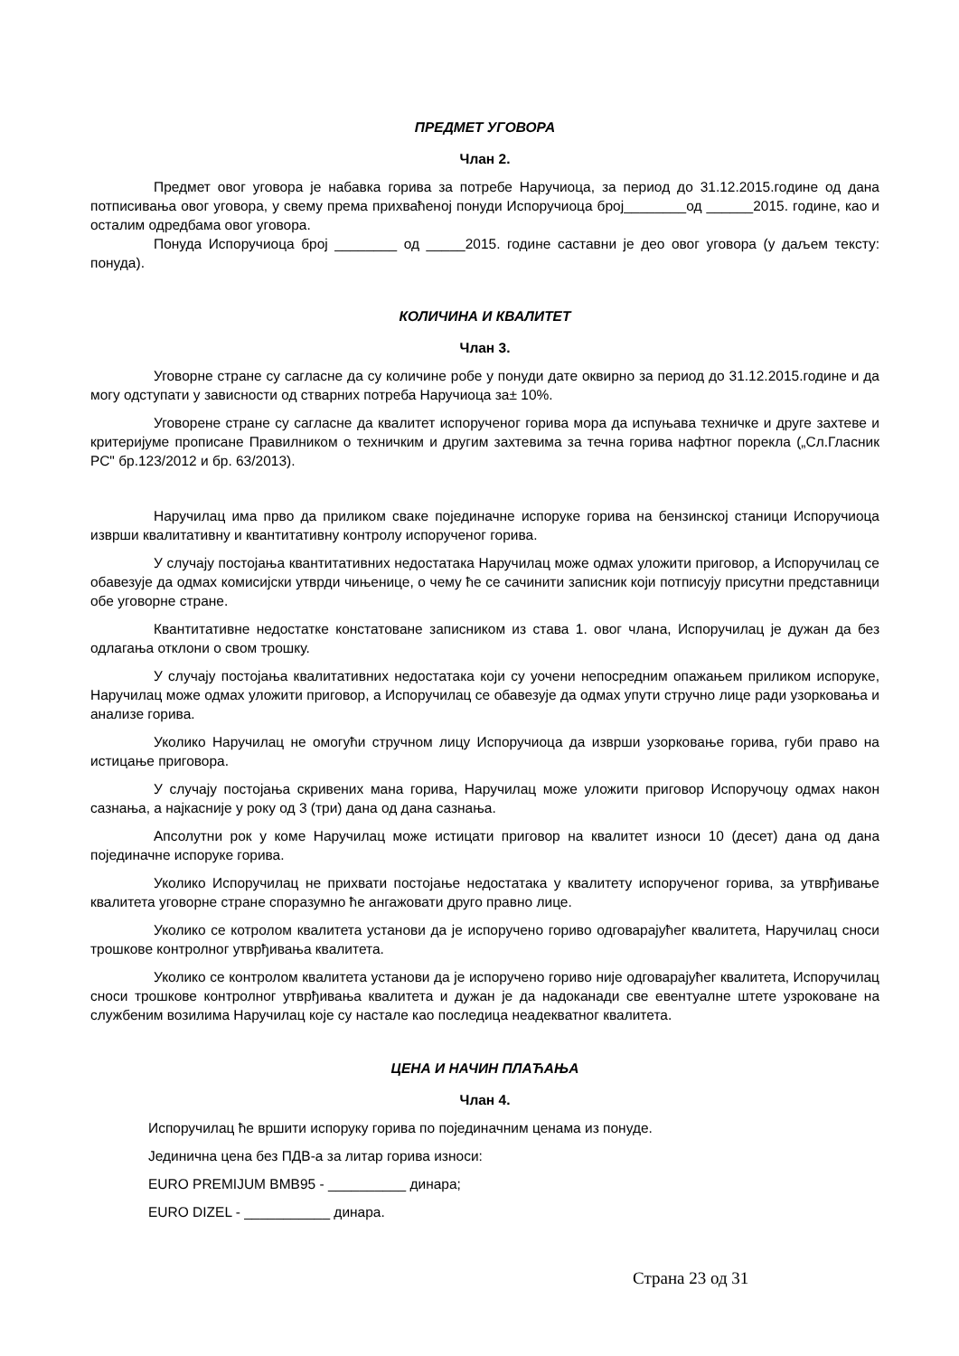ПРЕДМЕТ УГОВОРА
Члан 2.
Предмет овог уговора је набавка горива за потребе Наручиоца, за период до 31.12.2015.године од дана потписивања овог уговора, у свему према прихваћеној понуди Испоручиоца број________од ______2015. године, као и осталим одредбама овог уговора.
Понуда Испоручиоца број ________ од _____2015. године саставни је део овог уговора (у даљем тексту: понуда).
КОЛИЧИНА И КВАЛИТЕТ
Члан 3.
Уговорне стране су сагласне да су количине робе у понуди дате оквирно за период до 31.12.2015.године и да могу одступати у зависности од стварних потреба Наручиоца за± 10%.
Уговорене стране су сагласне да квалитет испорученог горива мора да испуњава техничке и друге захтеве и критеријуме прописане Правилником о техничким и другим захтевима за течна горива нафтног порекла („Сл.Гласник РС" бр.123/2012 и бр. 63/2013).
Наручилац има прво да приликом сваке појединачне испоруке горива на бензинској станици Испоручиоца изврши квалитативну и квантитативну контролу испорученог горива.
У случају постојања квантитативних недостатака Наручилац може одмах уложити приговор, а Испоручилац се обавезује да одмах комисијски утврди чињенице, о чему ће се сачинити записник који потписују присутни представници обе уговорне стране.
Квантитативне недостатке констатоване записником из става 1. овог члана, Испоручилац је дужан да без одлагања отклони о свом трошку.
У случају постојања квалитативних недостатака који су уочени непосредним опажањем приликом испоруке, Наручилац може одмах уложити приговор, а Испоручилац се обавезује да одмах упути стручно лице ради узорковања и анализе горива.
Уколико Наручилац не омогући стручном лицу Испоручиоца да изврши узорковање горива, губи право на истицање приговора.
У случају постојања скривених мана горива, Наручилац може уложити приговор Испоручоцу одмах након сазнања, а најкасније у року од 3 (три) дана од дана сазнања.
Апсолутни рок у коме Наручилац може истицати приговор на квалитет износи 10 (десет) дана од дана појединачне испоруке горива.
Уколико Испоручилац не прихвати постојање недостатака у квалитету испорученог горива, за утврђивање квалитета уговорне стране споразумно ће ангажовати друго правно лице.
Уколико се котролом квалитета установи да је испоручено гориво одговарајућег квалитета, Наручилац сноси трошкове контролног утврђивања квалитета.
Уколико се контролом квалитета установи да је испоручено гориво није одговарајућег квалитета, Испоручилац сноси трошкове контролног утврђивања квалитета и дужан је да надоканади све евентуалне штете узроковане на службеним возилима Наручилац које су настале као последица неадекватног квалитета.
ЦЕНА И НАЧИН ПЛАЋАЊА
Члан 4.
Испоручилац ће вршити испоруку горива по појединачним ценама из понуде.
Јединична цена без ПДВ-а за литар горива износи:
EURO PREMIJUM BMB95 - __________ динара;
EURO DIZEL - ___________ динара.
Страна 23 од 31